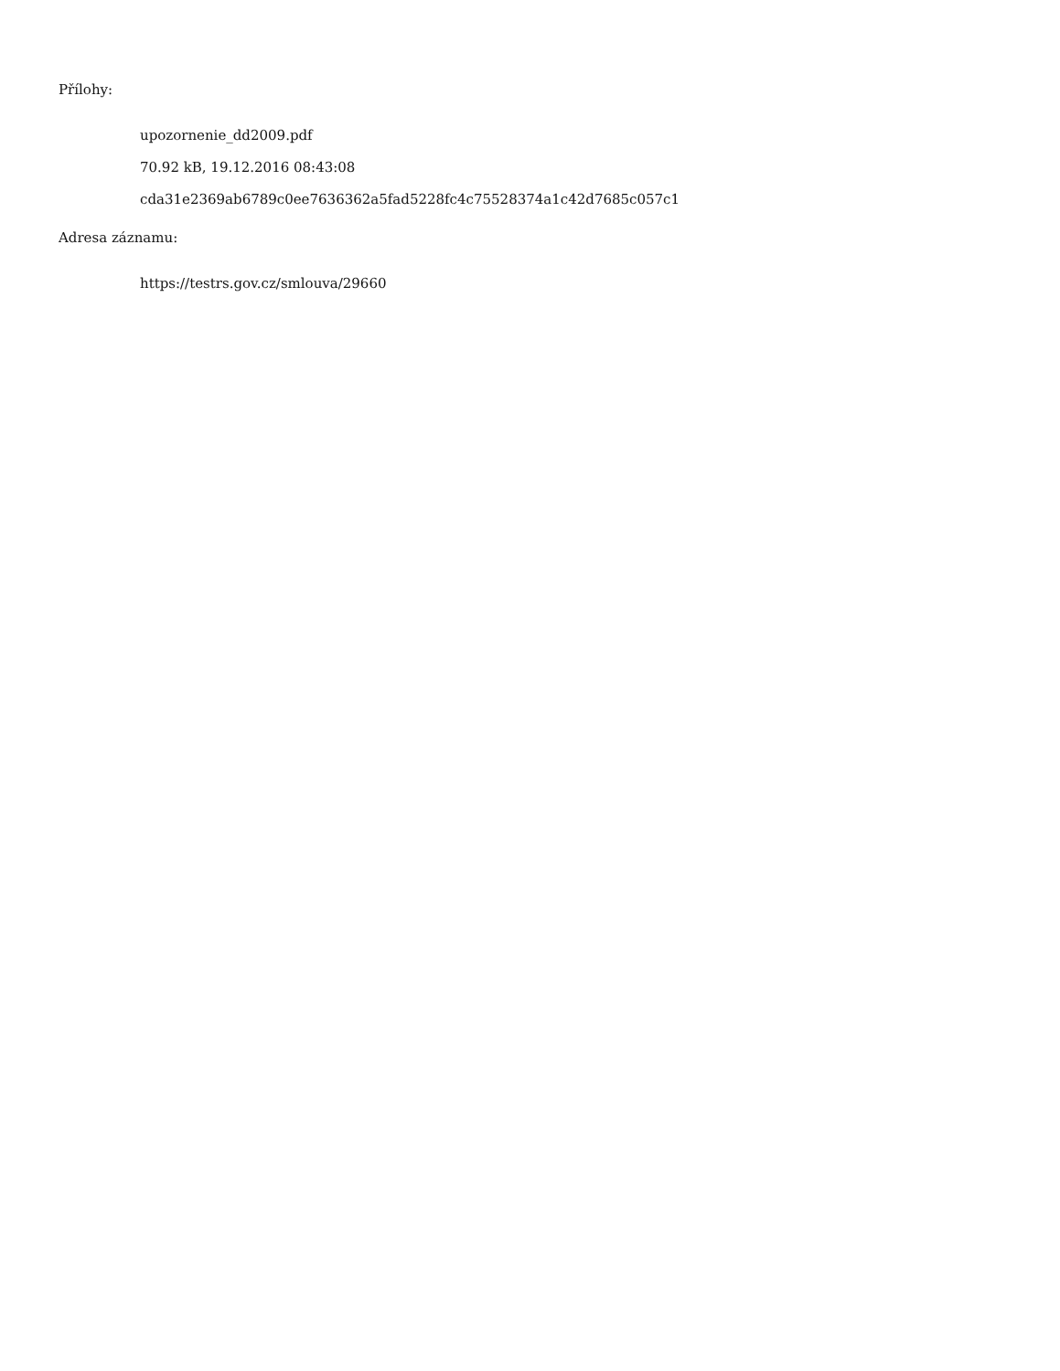Přílohy:
upozornenie_dd2009.pdf
70.92 kB, 19.12.2016 08:43:08
cda31e2369ab6789c0ee7636362a5fad5228fc4c75528374a1c42d7685c057c1
Adresa záznamu:
https://testrs.gov.cz/smlouva/29660